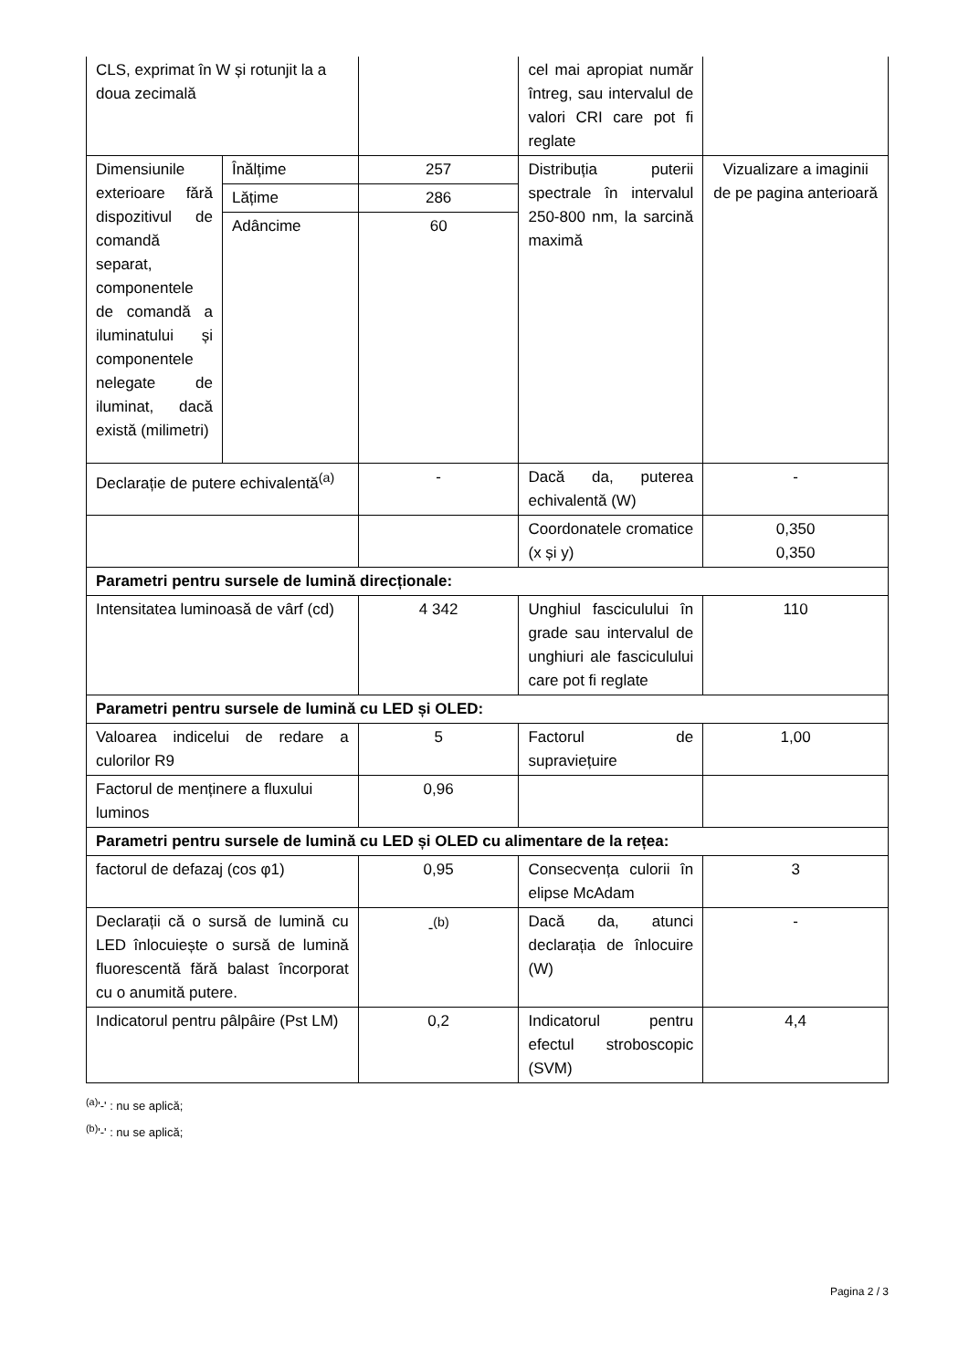| CLS, exprimat în W și rotunjit la a doua zecimală | | | cel mai apropiat număr întreg, sau intervalul de valori CRI care pot fi reglate | |
| Dimensiunile exterioare fără dispozitivul de comandă separat, componentele de comandă a iluminatului și componentele nelegate de iluminat, dacă există (milimetri) | Înălțime | 257 | Distribuția puterii spectrale în intervalul 250-800 nm, la sarcină maximă | Vizualizare a imaginii de pe pagina anterioară |
| | Lățime | 286 | | |
| | Adâncime | 60 | | |
| Declarație de putere echivalentă<sup>(a)</sup> | | - | Dacă da, puterea echivalentă (W) | - |
| | | | Coordonatele cromatice (x și y) | 0,350 0,350 |
| Parametri pentru sursele de lumină direcționale: | | | | |
| Intensitatea luminoasă de vârf (cd) | | 4 342 | Unghiul fasciculului în grade sau intervalul de unghiuri ale fasciculului care pot fi reglate | 110 |
| Parametri pentru sursele de lumină cu LED și OLED: | | | | |
| Valoarea indicelui de redare a culorilor R9 | | 5 | Factorul de supraviețuire | 1,00 |
| Factorul de menținere a fluxului luminos | | 0,96 | | |
| Parametri pentru sursele de lumină cu LED și OLED cu alimentare de la rețea: | | | | |
| factorul de defazaj (cos φ1) | | 0,95 | Consecvența culorii în elipse McAdam | 3 |
| Declarații că o sursă de lumină cu LED înlocuiește o sursă de lumină fluorescentă fără balast încorporat cu o anumită putere. | | -<sup>(b)</sup> | Dacă da, atunci declarația de înlocuire (W) | - |
| Indicatorul pentru pâlpâire (Pst LM) | | 0,2 | Indicatorul pentru efectul stroboscopic (SVM) | 4,4 |
<sup>(a)</sup> '-' : nu se aplică;
<sup>(b)</sup> '-' : nu se aplică;
Pagina 2 / 3